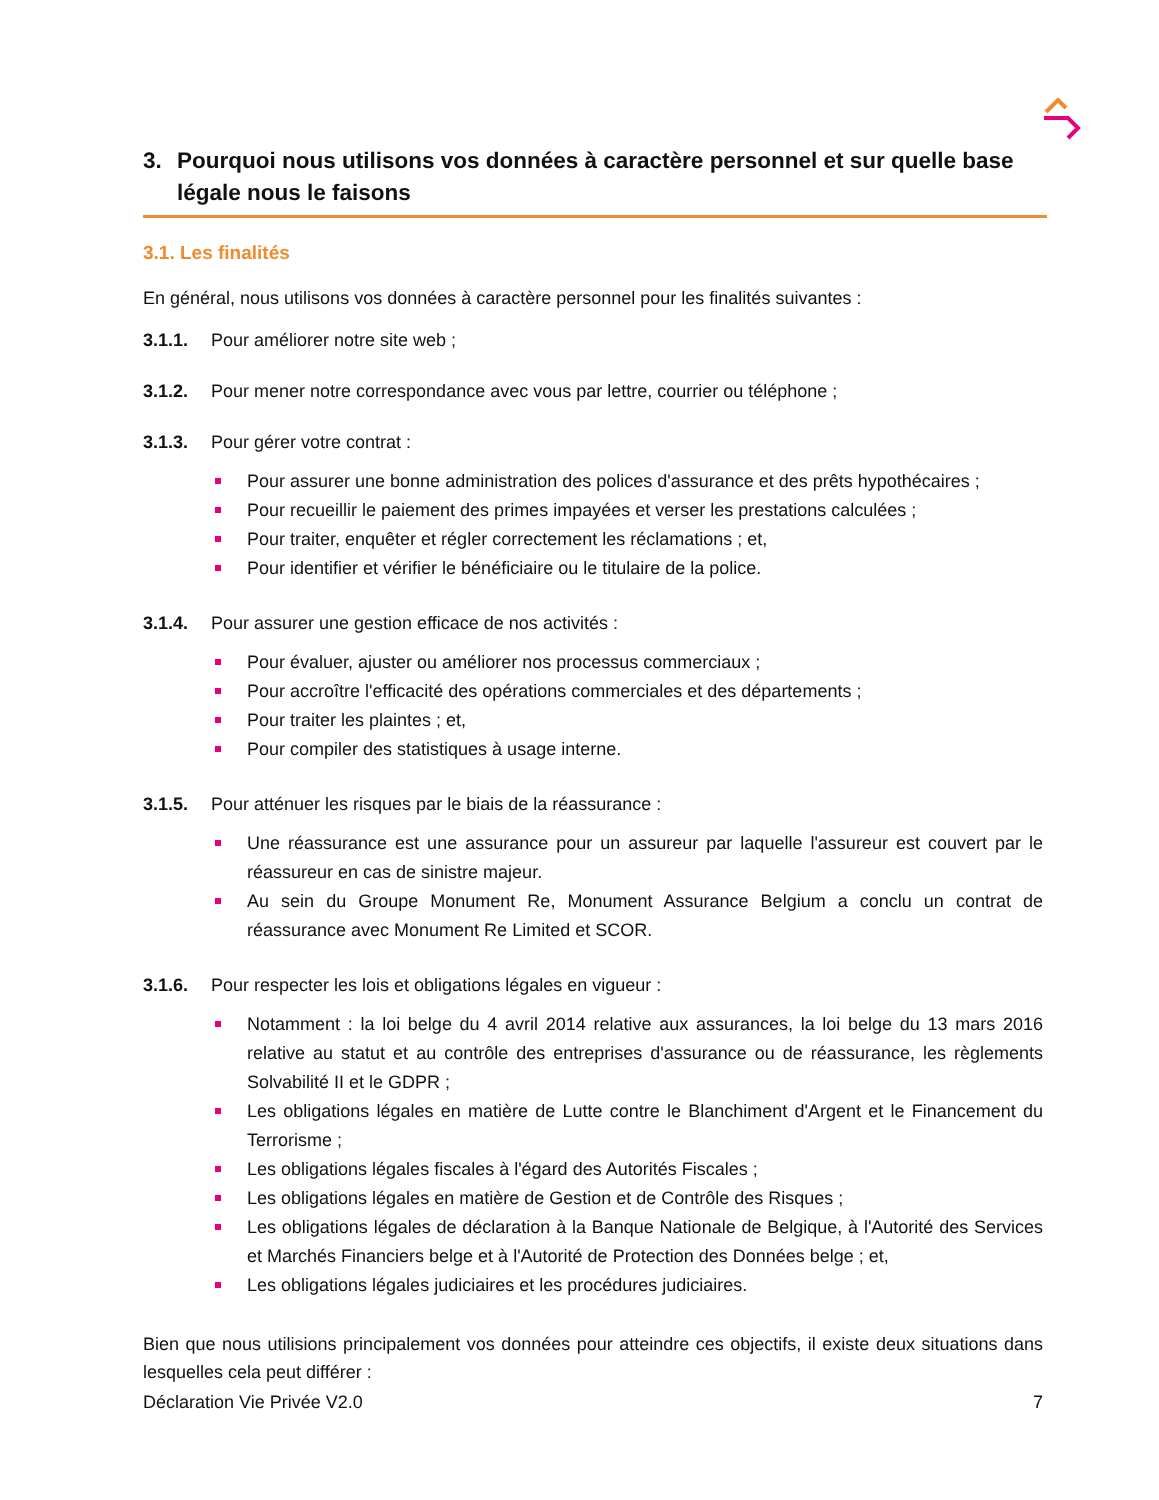3. Pourquoi nous utilisons vos données à caractère personnel et sur quelle base légale nous le faisons
3.1. Les finalités
En général, nous utilisons vos données à caractère personnel pour les finalités suivantes :
3.1.1. Pour améliorer notre site web ;
3.1.2. Pour mener notre correspondance avec vous par lettre, courrier ou téléphone ;
3.1.3. Pour gérer votre contrat :
Pour assurer une bonne administration des polices d'assurance et des prêts hypothécaires ;
Pour recueillir le paiement des primes impayées et verser les prestations calculées ;
Pour traiter, enquêter et régler correctement les réclamations ; et,
Pour identifier et vérifier le bénéficiaire ou le titulaire de la police.
3.1.4. Pour assurer une gestion efficace de nos activités :
Pour évaluer, ajuster ou améliorer nos processus commerciaux ;
Pour accroître l'efficacité des opérations commerciales et des départements ;
Pour traiter les plaintes ; et,
Pour compiler des statistiques à usage interne.
3.1.5. Pour atténuer les risques par le biais de la réassurance :
Une réassurance est une assurance pour un assureur par laquelle l'assureur est couvert par le réassureur en cas de sinistre majeur.
Au sein du Groupe Monument Re, Monument Assurance Belgium a conclu un contrat de réassurance avec Monument Re Limited et SCOR.
3.1.6. Pour respecter les lois et obligations légales en vigueur :
Notamment : la loi belge du 4 avril 2014 relative aux assurances, la loi belge du 13 mars 2016 relative au statut et au contrôle des entreprises d'assurance ou de réassurance, les règlements Solvabilité II et le GDPR ;
Les obligations légales en matière de Lutte contre le Blanchiment d'Argent et le Financement du Terrorisme ;
Les obligations légales fiscales à l'égard des Autorités Fiscales ;
Les obligations légales en matière de Gestion et de Contrôle des Risques ;
Les obligations légales de déclaration à la Banque Nationale de Belgique, à l'Autorité des Services et Marchés Financiers belge et à l'Autorité de Protection des Données belge ; et,
Les obligations légales judiciaires et les procédures judiciaires.
Bien que nous utilisions principalement vos données pour atteindre ces objectifs, il existe deux situations dans lesquelles cela peut différer :
Déclaration Vie Privée V2.0 7